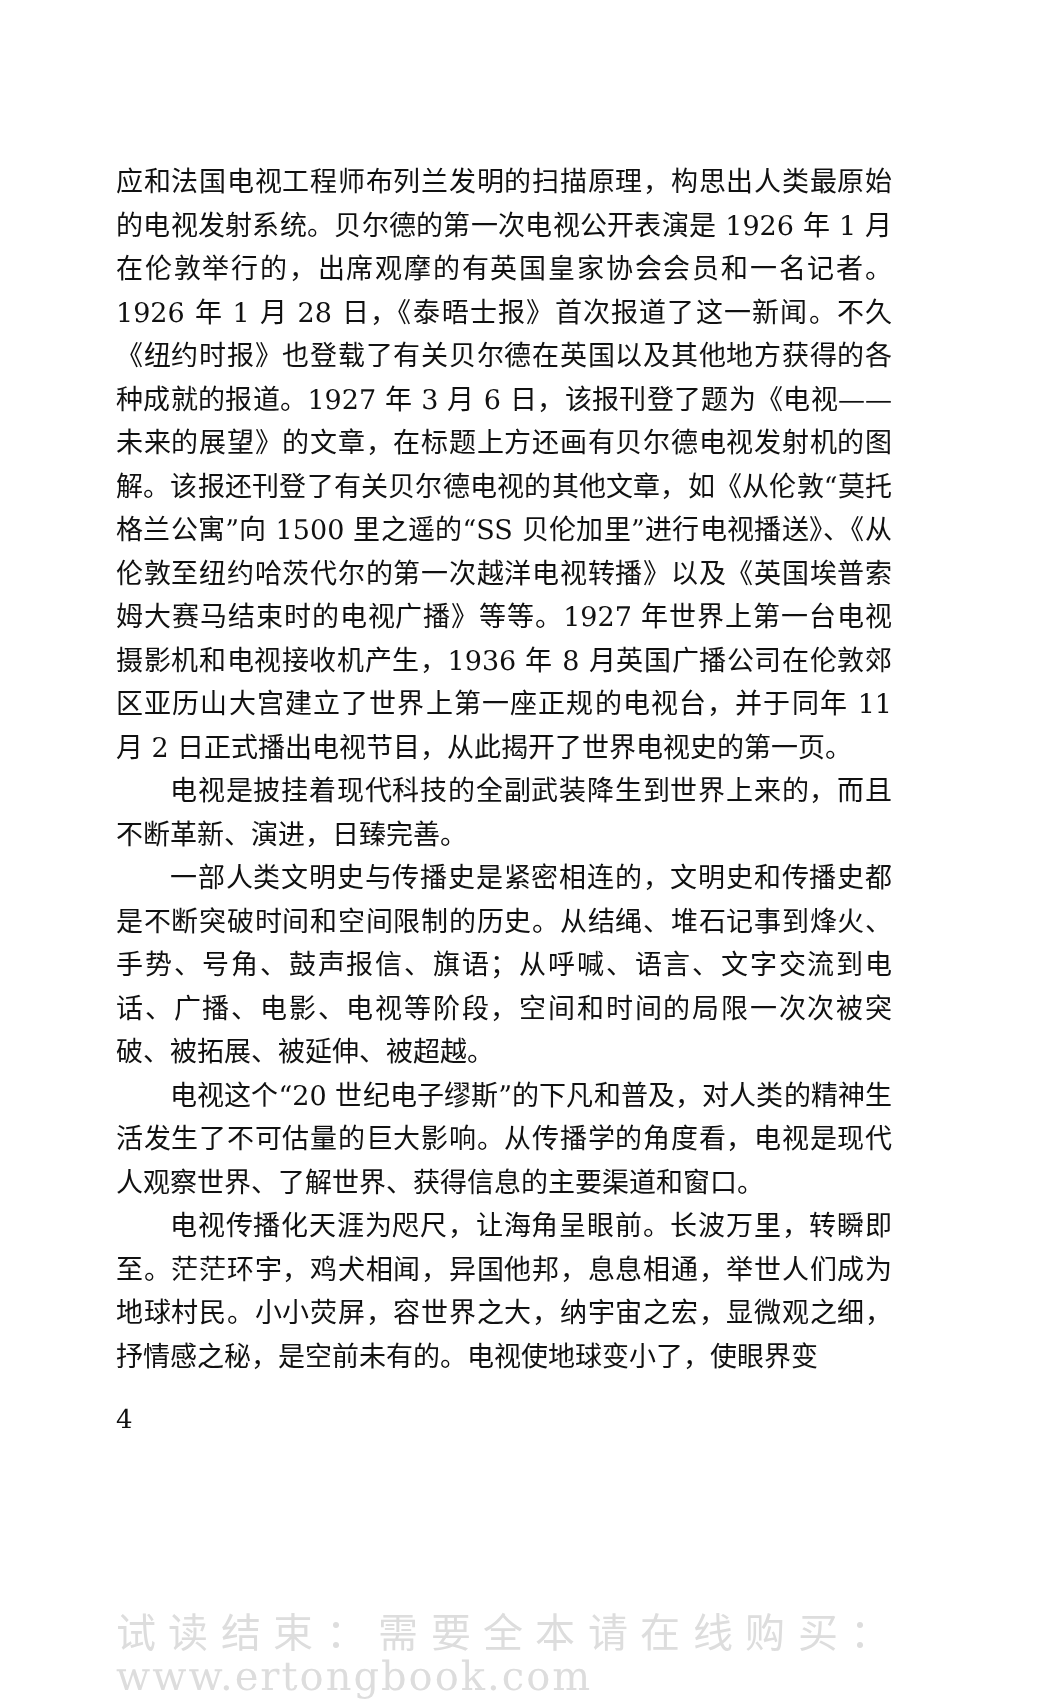应和法国电视工程师布列兰发明的扫描原理，构思出人类最原始的电视发射系统。贝尔德的第一次电视公开表演是 1926 年 1 月在伦敦举行的，出席观摩的有英国皇家协会会员和一名记者。1926 年 1 月 28 日，《泰晤士报》首次报道了这一新闻。不久《纽约时报》也登载了有关贝尔德在英国以及其他地方获得的各种成就的报道。1927 年 3 月 6 日，该报刊登了题为《电视——未来的展望》的文章，在标题上方还画有贝尔德电视发射机的图解。该报还刊登了有关贝尔德电视的其他文章，如《从伦敦“莫托格兰公寓”向 1500 里之遥的“SS 贝伦加里”进行电视播送》、《从伦敦至纽约哈茨代尔的第一次越洋电视转播》以及《英国埃普索姆大赛马结束时的电视广播》等等。1927 年世界上第一台电视摄影机和电视接收机产生，1936 年 8 月英国广播公司在伦敦郊区亚历山大宫建立了世界上第一座正规的电视台，并于同年 11 月 2 日正式播出电视节目，从此揭开了世界电视史的第一页。
电视是披挂着现代科技的全副武装降生到世界上来的，而且不断革新、演进，日臻完善。
一部人类文明史与传播史是紧密相连的，文明史和传播史都是不断突破时间和空间限制的历史。从结绳、堆石记事到烽火、手势、号角、鼓声报信、旗语；从呼喊、语言、文字交流到电话、广播、电影、电视等阶段，空间和时间的局限一次次被突破、被拓展、被延伸、被超越。
电视这个“20 世纪电子缪斯”的下凡和普及，对人类的精神生活发生了不可估量的巨大影响。从传播学的角度看，电视是现代人观察世界、了解世界、获得信息的主要渠道和窗口。
电视传播化天涯为咫尺，让海角呈眼前。长波万里，转瞬即至。茫茫环宇，鸡犬相闻，异国他邦，息息相通，举世人们成为地球村民。小小荧屏，容世界之大，纳宇宙之宏，显微观之细，抒情感之秘，是空前未有的。电视使地球变小了，使眼界变
4
试读结束：需要全本请在线购买： www.ertongbook.com